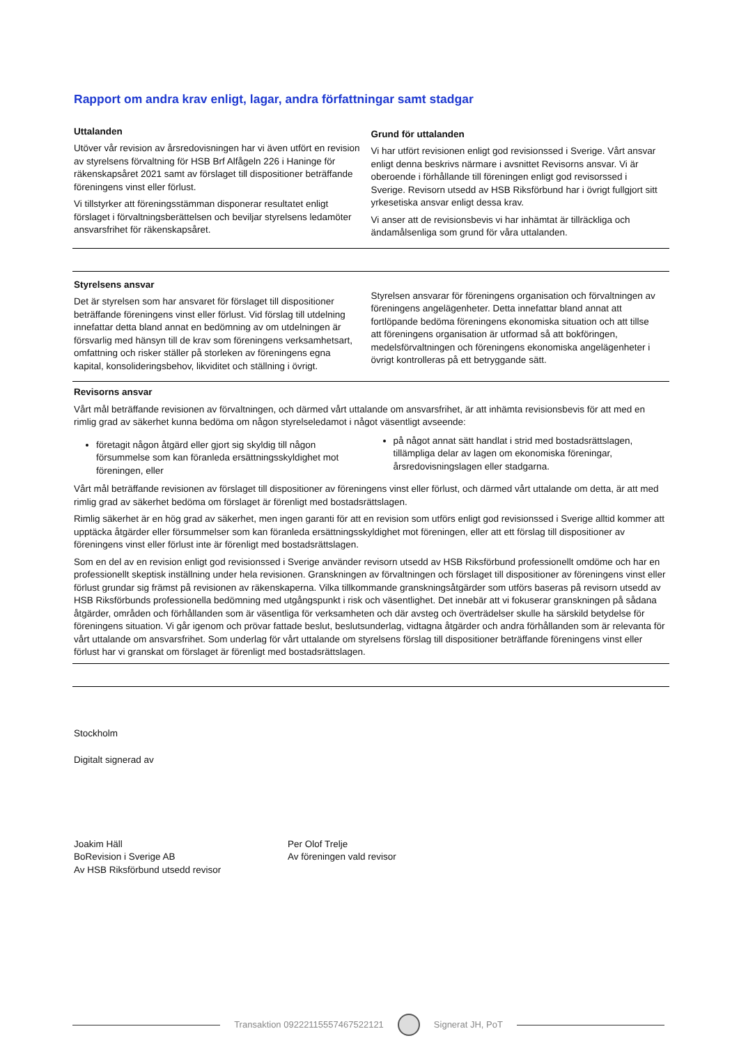Rapport om andra krav enligt, lagar, andra författningar samt stadgar
Uttalanden
Utöver vår revision av årsredovisningen har vi även utfört en revision av styrelsens förvaltning för HSB Brf Alfågeln 226 i Haninge för räkenskapsåret 2021 samt av förslaget till dispositioner beträffande föreningens vinst eller förlust.
Vi tillstyrker att föreningsstämman disponerar resultatet enligt förslaget i förvaltningsberättelsen och beviljar styrelsens ledamöter ansvarsfrihet för räkenskapsåret.
Grund för uttalanden
Vi har utfört revisionen enligt god revisionssed i Sverige. Vårt ansvar enligt denna beskrivs närmare i avsnittet Revisorns ansvar. Vi är oberoende i förhållande till föreningen enligt god revisorssed i Sverige. Revisorn utsedd av HSB Riksförbund har i övrigt fullgjort sitt yrkesetiska ansvar enligt dessa krav.
Vi anser att de revisionsbevis vi har inhämtat är tillräckliga och ändamålsenliga som grund för våra uttalanden.
Styrelsens ansvar
Det är styrelsen som har ansvaret för förslaget till dispositioner beträffande föreningens vinst eller förlust. Vid förslag till utdelning innefattar detta bland annat en bedömning av om utdelningen är försvarlig med hänsyn till de krav som föreningens verksamhetsart, omfattning och risker ställer på storleken av föreningens egna kapital, konsolideringsbehov, likviditet och ställning i övrigt.
Styrelsen ansvarar för föreningens organisation och förvaltningen av föreningens angelägenheter. Detta innefattar bland annat att fortlöpande bedöma föreningens ekonomiska situation och att tillse att föreningens organisation är utformad så att bokföringen, medelsförvaltningen och föreningens ekonomiska angelägenheter i övrigt kontrolleras på ett betryggande sätt.
Revisorns ansvar
Vårt mål beträffande revisionen av förvaltningen, och därmed vårt uttalande om ansvarsfrihet, är att inhämta revisionsbevis för att med en rimlig grad av säkerhet kunna bedöma om någon styrelseledamot i något väsentligt avseende:
företagit någon åtgärd eller gjort sig skyldig till någon försummelse som kan föranleda ersättningsskyldighet mot föreningen, eller
på något annat sätt handlat i strid med bostadsrättslagen, tillämpliga delar av lagen om ekonomiska föreningar, årsredovisningslagen eller stadgarna.
Vårt mål beträffande revisionen av förslaget till dispositioner av föreningens vinst eller förlust, och därmed vårt uttalande om detta, är att med rimlig grad av säkerhet bedöma om förslaget är förenligt med bostadsrättslagen.
Rimlig säkerhet är en hög grad av säkerhet, men ingen garanti för att en revision som utförs enligt god revisionssed i Sverige alltid kommer att upptäcka åtgärder eller försummelser som kan föranleda ersättningsskyldighet mot föreningen, eller att ett förslag till dispositioner av föreningens vinst eller förlust inte är förenligt med bostadsrättslagen.
Som en del av en revision enligt god revisionssed i Sverige använder revisorn utsedd av HSB Riksförbund professionellt omdöme och har en professionellt skeptisk inställning under hela revisionen. Granskningen av förvaltningen och förslaget till dispositioner av föreningens vinst eller förlust grundar sig främst på revisionen av räkenskaperna. Vilka tillkommande granskningsåtgärder som utförs baseras på revisorn utsedd av HSB Riksförbunds professionella bedömning med utgångspunkt i risk och väsentlighet. Det innebär att vi fokuserar granskningen på sådana åtgärder, områden och förhållanden som är väsentliga för verksamheten och där avsteg och överträdelser skulle ha särskild betydelse för föreningens situation. Vi går igenom och prövar fattade beslut, beslutsunderlag, vidtagna åtgärder och andra förhållanden som är relevanta för vårt uttalande om ansvarsfrihet. Som underlag för vårt uttalande om styrelsens förslag till dispositioner beträffande föreningens vinst eller förlust har vi granskat om förslaget är förenligt med bostadsrättslagen.
Stockholm
Digitalt signerad av
Joakim Häll
BoRevision i Sverige AB
Av HSB Riksförbund utsedd revisor
Per Olof Trelje
Av föreningen vald revisor
Transaktion 09222115557467522121
Signerat JH, PoT